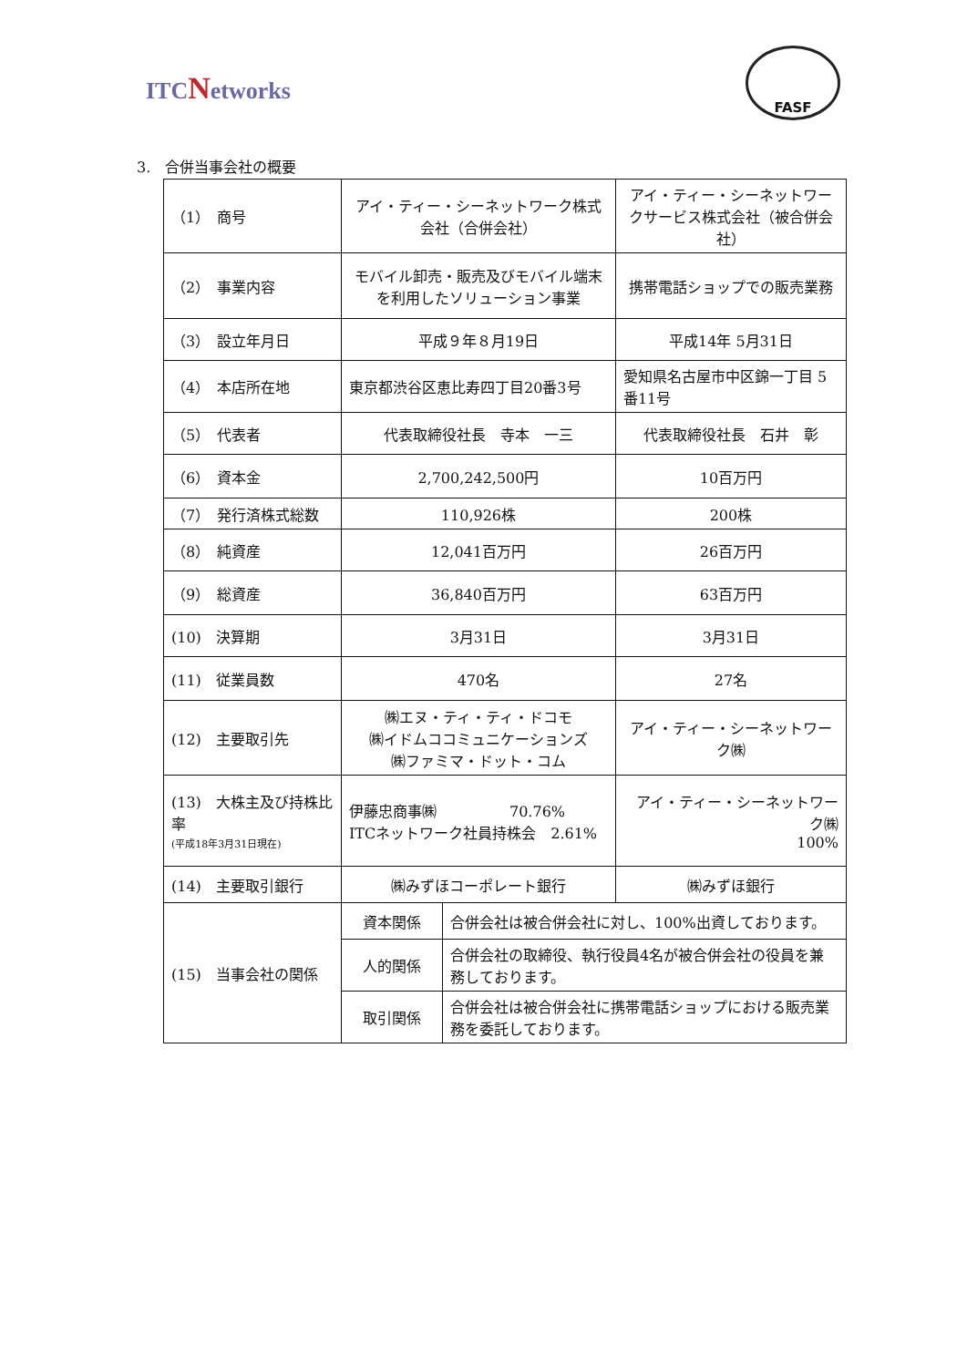ITCNetworks
FASF
3.　合併当事会社の概要
| （1） 商号 | アイ・ティー・シーネットワーク株式会社（合併会社） | | アイ・ティー・シーネットワークサービス株式会社（被合併会社） |
| （2） 事業内容 | モバイル卸売・販売及びモバイル端末を利用したソリューション事業 | | 携帯電話ショップでの販売業務 |
| （3） 設立年月日 | 平成９年８月19日 | | 平成14年 5月31日 |
| （4） 本店所在地 | 東京都渋谷区恵比寿四丁目20番3号 | | 愛知県名古屋市中区錦一丁目 5番11号 |
| （5） 代表者 | 代表取締役社長 寺本 一三 | | 代表取締役社長 石井 彰 |
| （6） 資本金 | 2,700,242,500円 | | 10百万円 |
| （7） 発行済株式総数 | 110,926株 | | 200株 |
| （8） 純資産 | 12,041百万円 | | 26百万円 |
| （9） 総資産 | 36,840百万円 | | 63百万円 |
| (10) 決算期 | 3月31日 | | 3月31日 |
| (11) 従業員数 | 470名 | | 27名 |
| (12) 主要取引先 | ㈱エヌ・ティ・ティ・ドコモ ㈱イドムココミュニケーションズ ㈱ファミマ・ドット・コム | | アイ・ティー・シーネットワーク㈱ |
| (13) 大株主及び持株比率 (平成18年3月31日現在) | 伊藤忠商事㈱ 70.76% ITCネットワーク社員持株会 2.61% | | アイ・ティー・シーネットワーク㈱ 100% |
| (14) 主要取引銀行 | ㈱みずほコーポレート銀行 | | ㈱みずほ銀行 |
| (15) 当事会社の関係 | 資本関係 | 合併会社は被合併会社に対し、100%出資しております。 | |
| | 人的関係 | 合併会社の取締役、執行役員4名が被合併会社の役員を兼務しております。 | |
| | 取引関係 | 合併会社は被合併会社に携帯電話ショップにおける販売業務を委託しております。 | |